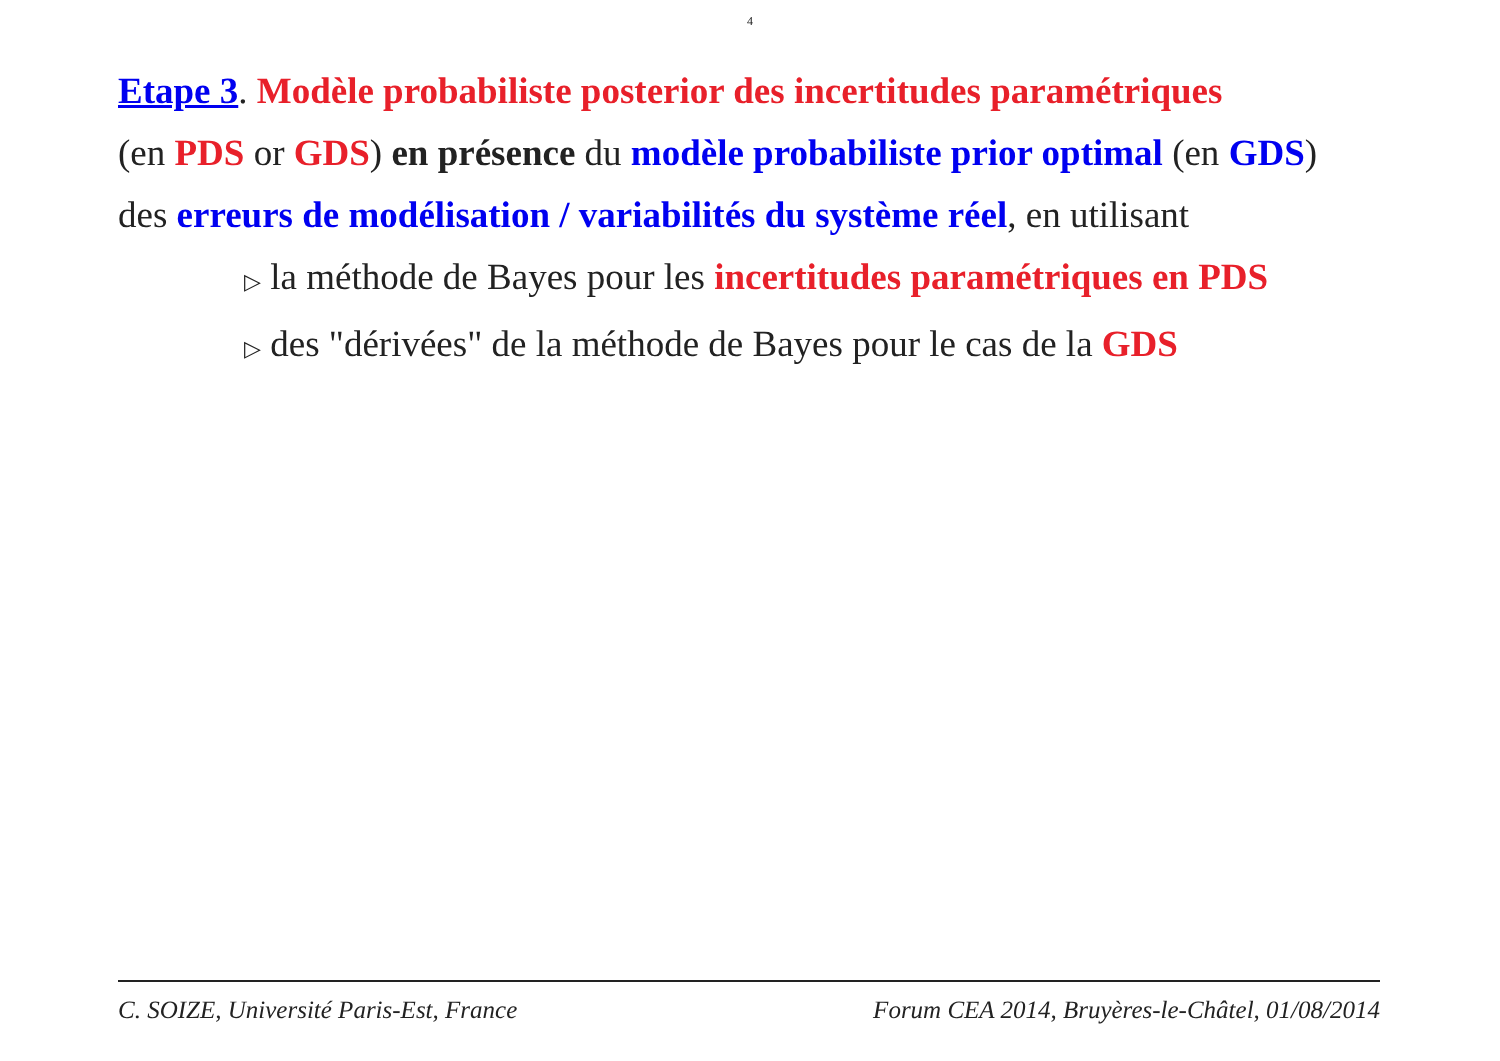4
Etape 3. Modèle probabiliste posterior des incertitudes paramétriques
(en PDS or GDS) en présence du modèle probabiliste prior optimal (en GDS)
des erreurs de modélisation / variabilités du système réel, en utilisant
▷ la méthode de Bayes pour les incertitudes paramétriques en PDS
▷ des "dérivées" de la méthode de Bayes pour le cas de la GDS
C. SOIZE, Université Paris-Est, France Forum CEA 2014, Bruyères-le-Châtel, 01/08/2014